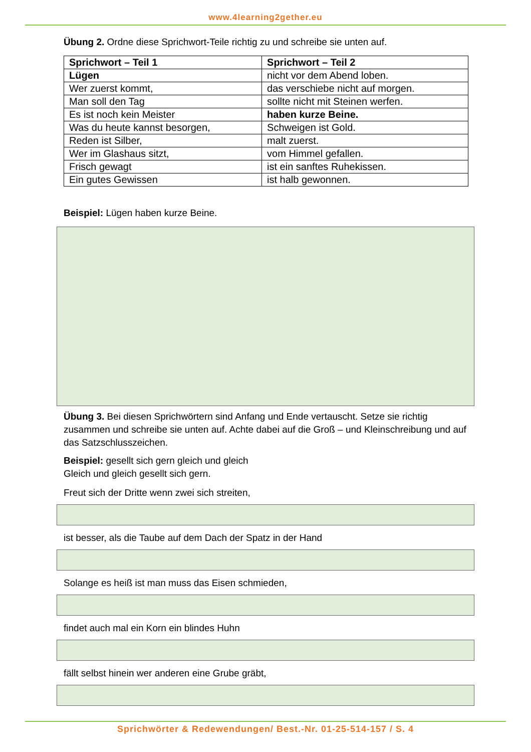www.4learning2gether.eu
Übung 2. Ordne diese Sprichwort-Teile richtig zu und schreibe sie unten auf.
| Sprichwort – Teil 1 | Sprichwort – Teil 2 |
| --- | --- |
| Lügen | nicht vor dem Abend loben. |
| Wer zuerst kommt, | das verschiebe nicht auf morgen. |
| Man soll den Tag | sollte nicht mit Steinen werfen. |
| Es ist noch kein Meister | haben kurze Beine. |
| Was du heute kannst besorgen, | Schweigen ist Gold. |
| Reden ist Silber, | malt zuerst. |
| Wer im Glashaus sitzt, | vom Himmel gefallen. |
| Frisch gewagt | ist ein sanftes Ruhekissen. |
| Ein gutes Gewissen | ist halb gewonnen. |
Beispiel: Lügen haben kurze Beine.
Übung 3. Bei diesen Sprichwörtern sind Anfang und Ende vertauscht. Setze sie richtig zusammen und schreibe sie unten auf. Achte dabei auf die Groß – und Kleinschreibung und auf das Satzschlusszeichen.
Beispiel: gesellt sich gern gleich und gleich
Gleich und gleich gesellt sich gern.
Freut sich der Dritte wenn zwei sich streiten,
ist besser, als die Taube auf dem Dach der Spatz in der Hand
Solange es heiß ist man muss das Eisen schmieden,
findet auch mal ein Korn ein blindes Huhn
fällt selbst hinein wer anderen eine Grube gräbt,
Sprichwörter & Redewendungen/ Best.-Nr. 01-25-514-157 / S. 4